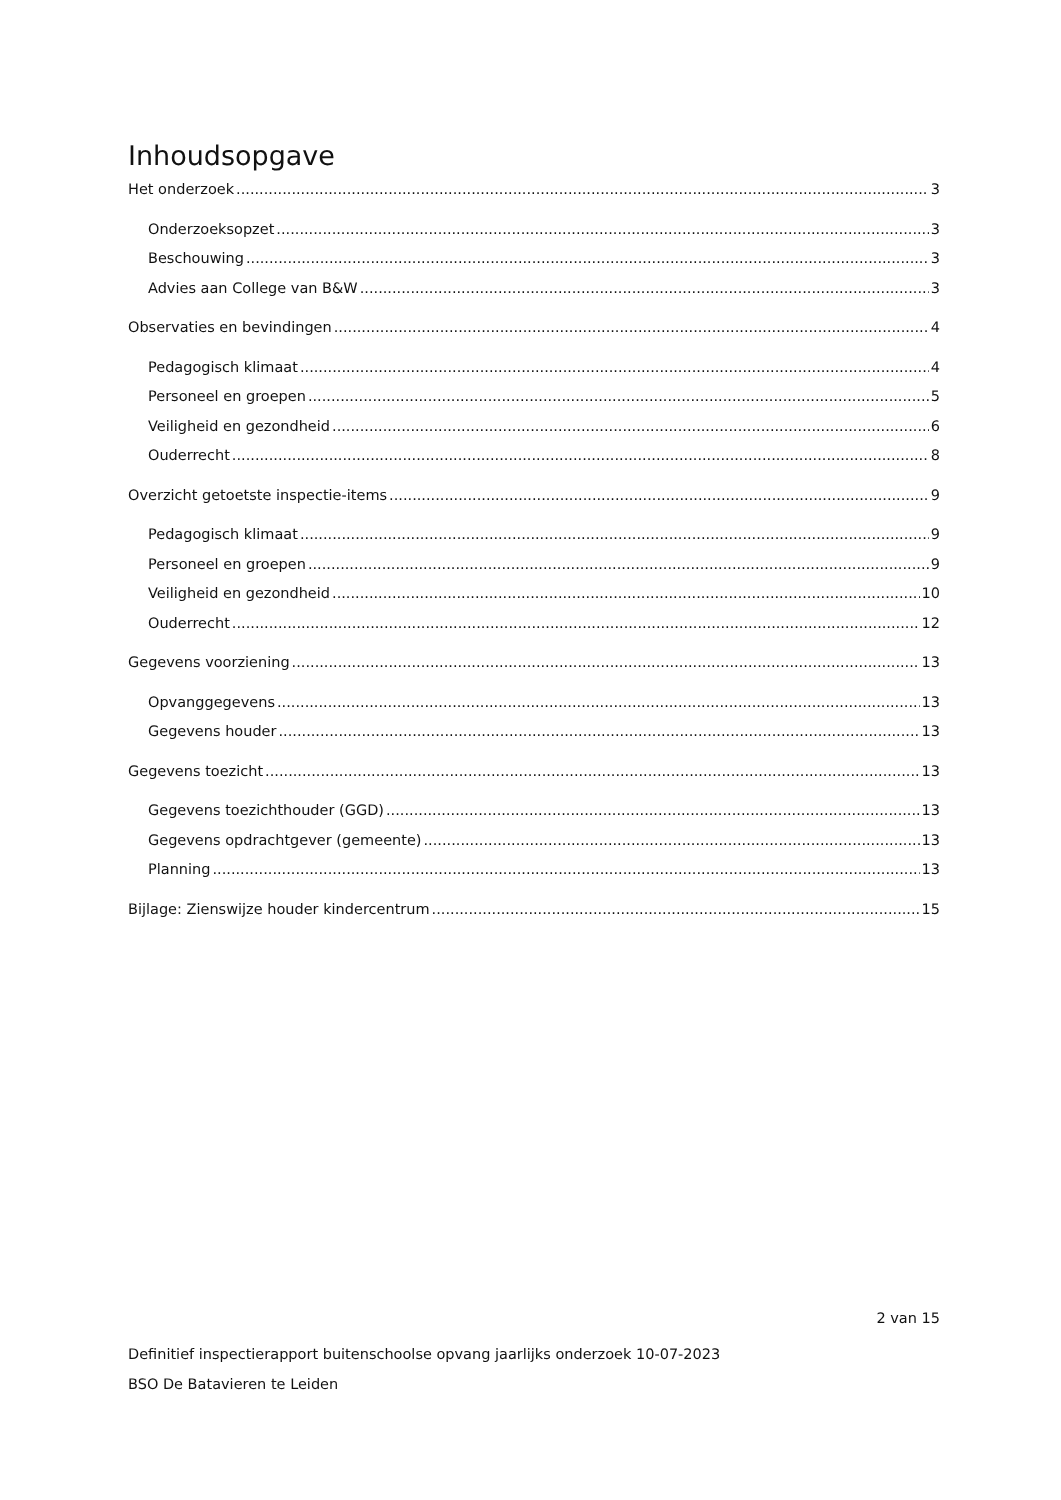Inhoudsopgave
Het onderzoek 3
Onderzoeksopzet 3
Beschouwing 3
Advies aan College van B&W 3
Observaties en bevindingen 4
Pedagogisch klimaat 4
Personeel en groepen 5
Veiligheid en gezondheid 6
Ouderrecht 8
Overzicht getoetste inspectie-items 9
Pedagogisch klimaat 9
Personeel en groepen 9
Veiligheid en gezondheid 10
Ouderrecht 12
Gegevens voorziening 13
Opvanggegevens 13
Gegevens houder 13
Gegevens toezicht 13
Gegevens toezichthouder (GGD) 13
Gegevens opdrachtgever (gemeente) 13
Planning 13
Bijlage: Zienswijze houder kindercentrum 15
2 van 15
Definitief inspectierapport buitenschoolse opvang jaarlijks onderzoek 10-07-2023
BSO De Batavieren te Leiden